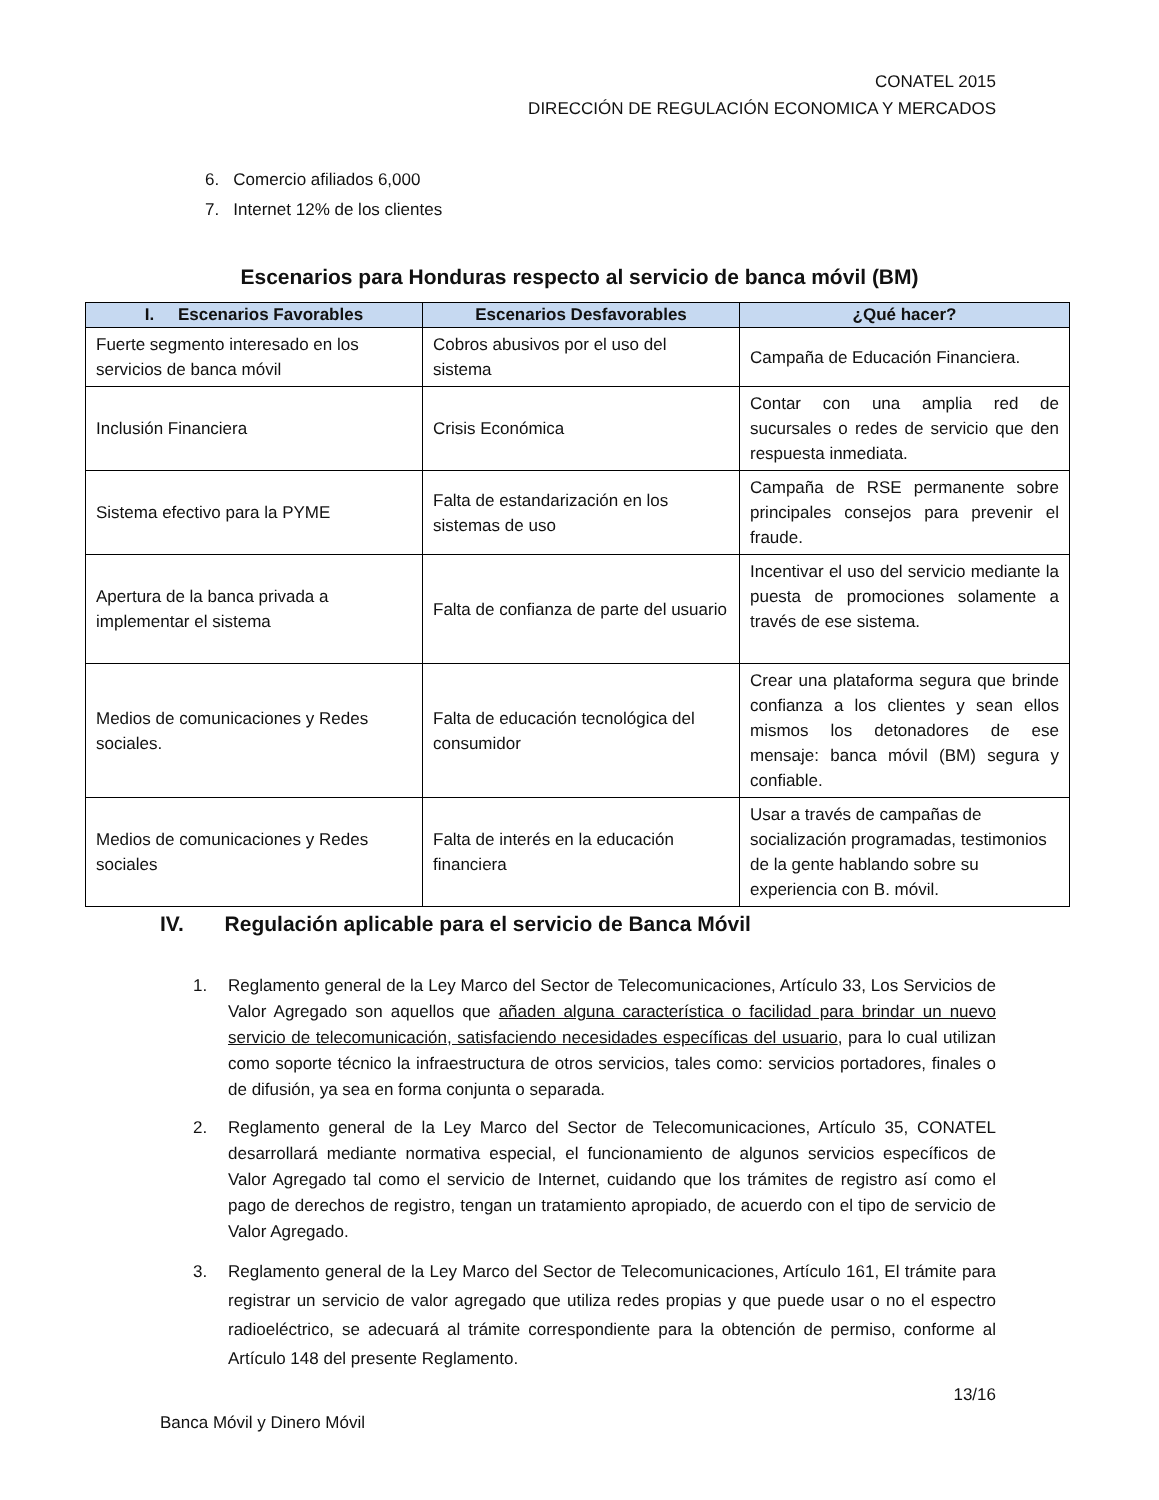CONATEL 2015
DIRECCIÓN DE REGULACIÓN ECONOMICA Y MERCADOS
6. Comercio afiliados 6,000
7. Internet 12% de los clientes
Escenarios para Honduras respecto al servicio de banca móvil (BM)
| I. Escenarios Favorables | Escenarios Desfavorables | ¿Qué hacer? |
| --- | --- | --- |
| Fuerte segmento interesado en los servicios de banca móvil | Cobros abusivos por el uso del sistema | Campaña de Educación Financiera. |
| Inclusión Financiera | Crisis Económica | Contar con una amplia red de sucursales o redes de servicio que den respuesta inmediata. |
| Sistema efectivo para la PYME | Falta de estandarización en los sistemas de uso | Campaña de RSE permanente sobre principales consejos para prevenir el fraude. |
| Apertura de la banca privada a implementar el sistema | Falta de confianza de parte del usuario | Incentivar el uso del servicio mediante la puesta de promociones solamente a través de ese sistema. |
| Medios de comunicaciones y Redes sociales. | Falta de educación tecnológica del consumidor | Crear una plataforma segura que brinde confianza a los clientes y sean ellos mismos los detonadores de ese mensaje: banca móvil (BM) segura y confiable. |
| Medios de comunicaciones y Redes sociales | Falta de interés en la educación financiera | Usar a través de campañas de socialización programadas, testimonios de la gente hablando sobre su experiencia con B. móvil. |
IV. Regulación aplicable para el servicio de Banca Móvil
1. Reglamento general de la Ley Marco del Sector de Telecomunicaciones, Artículo 33, Los Servicios de Valor Agregado son aquellos que añaden alguna característica o facilidad para brindar un nuevo servicio de telecomunicación, satisfaciendo necesidades específicas del usuario, para lo cual utilizan como soporte técnico la infraestructura de otros servicios, tales como: servicios portadores, finales o de difusión, ya sea en forma conjunta o separada.
2. Reglamento general de la Ley Marco del Sector de Telecomunicaciones, Artículo 35, CONATEL desarrollará mediante normativa especial, el funcionamiento de algunos servicios específicos de Valor Agregado tal como el servicio de Internet, cuidando que los trámites de registro así como el pago de derechos de registro, tengan un tratamiento apropiado, de acuerdo con el tipo de servicio de Valor Agregado.
3. Reglamento general de la Ley Marco del Sector de Telecomunicaciones, Artículo 161, El trámite para registrar un servicio de valor agregado que utiliza redes propias y que puede usar o no el espectro radioeléctrico, se adecuará al trámite correspondiente para la obtención de permiso, conforme al Artículo 148 del presente Reglamento.
13/16
Banca Móvil y Dinero Móvil